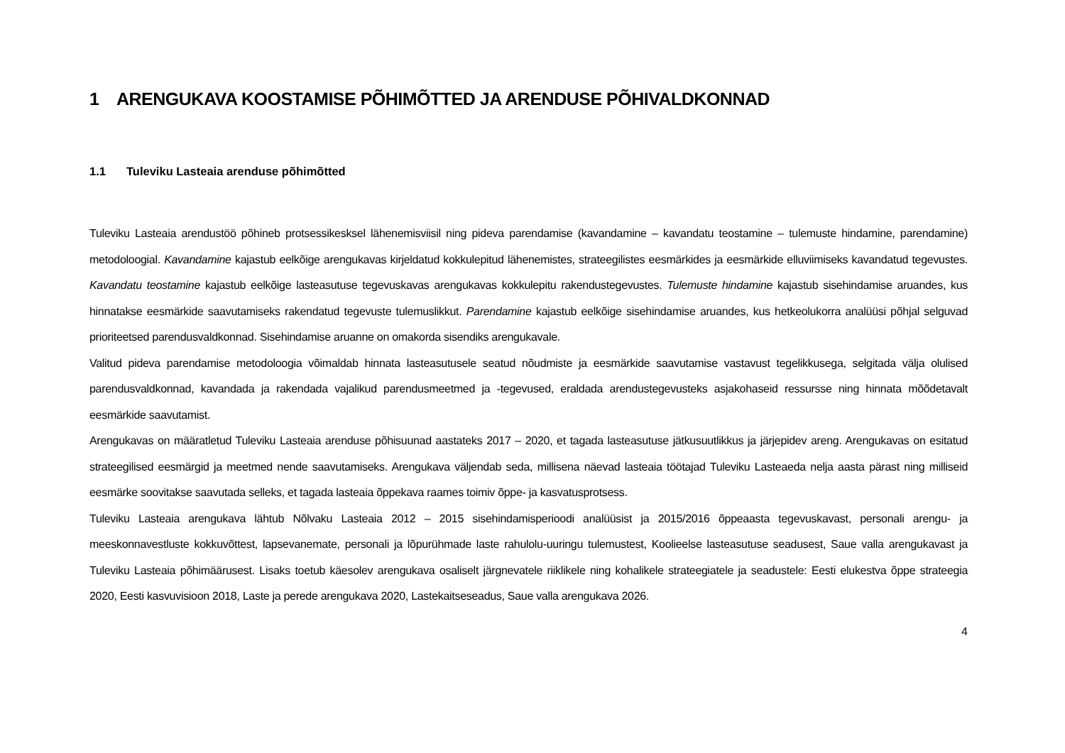1 ARENGUKAVA KOOSTAMISE PÕHIMÕTTED JA ARENDUSE PÕHIVALDKONNAD
1.1 Tuleviku Lasteaia arenduse põhimõtted
Tuleviku Lasteaia arendustöö põhineb protsessikesksel lähenemisviisil ning pideva parendamise (kavandamine – kavandatu teostamine – tulemuste hindamine, parendamine) metodoloogial. Kavandamine kajastub eelkõige arengukavas kirjeldatud kokkulepitud lähenemistes, strateegilistes eesmärkides ja eesmärkide elluviimiseks kavandatud tegevustes. Kavandatu teostamine kajastub eelkõige lasteasutuse tegevuskavas arengukavas kokkulepitu rakendustegevustes. Tulemuste hindamine kajastub sisehindamise aruandes, kus hinnatakse eesmärkide saavutamiseks rakendatud tegevuste tulemuslikkut. Parendamine kajastub eelkõige sisehindamise aruandes, kus hetkeolukorra analüüsi põhjal selguvad prioriteetsed parendusvaldkonnad. Sisehindamise aruanne on omakorda sisendiks arengukavale.
Valitud pideva parendamise metodoloogia võimaldab hinnata lasteasutusele seatud nõudmiste ja eesmärkide saavutamise vastavust tegelikkusega, selgitada välja olulised parendusvaldkonnad, kavandada ja rakendada vajalikud parendusmeetmed ja -tegevused, eraldada arendustegevusteks asjakohaseid ressursse ning hinnata mõõdetavalt eesmärkide saavutamist.
Arengukavas on määratletud Tuleviku Lasteaia arenduse põhisuunad aastateks 2017 – 2020, et tagada lasteasutuse jätkusuutlikkus ja järjepidev areng. Arengukavas on esitatud strateegilised eesmärgid ja meetmed nende saavutamiseks. Arengukava väljendab seda, millisena näevad lasteaia töötajad Tuleviku Lasteaeda nelja aasta pärast ning milliseid eesmärke soovitakse saavutada selleks, et tagada lasteaia õppekava raames toimiv õppe- ja kasvatusprotsess.
Tuleviku Lasteaia arengukava lähtub Nõlvaku Lasteaia 2012 – 2015 sisehindamisperioodi analüüsist ja 2015/2016 õppeaasta tegevuskavast, personali arengu- ja meeskonnavestluste kokkuvõttest, lapsevanemate, personali ja lõpurühmade laste rahulolu-uuringu tulemustest, Koolieelse lasteasutuse seadusest, Saue valla arengukavast ja Tuleviku Lasteaia põhimäärusest. Lisaks toetub käesolev arengukava osaliselt järgnevatele riiklikele ning kohalikele strateegiatele ja seadustele: Eesti elukestva õppe strateegia 2020, Eesti kasvuvisioon 2018, Laste ja perede arengukava 2020, Lastekaitseseadus, Saue valla arengukava 2026.
4